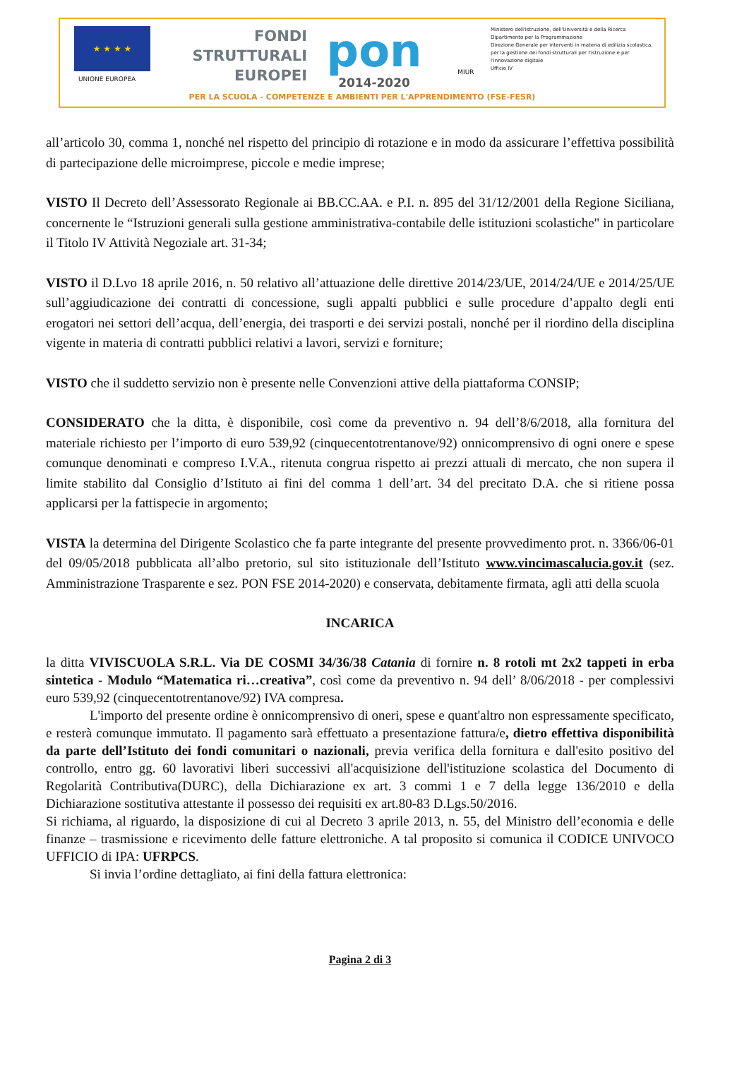★ ★ ★ ★
UNIONE EUROPEA
FONDI
STRUTTURALI
EUROPEI
pon
2014-2020
MIUR
Ministero dell'Istruzione, dell'Università e della Ricerca
Dipartimento per la Programmazione
Direzione Generale per interventi in materia di edilizia scolastica, per la gestione dei fondi strutturali per l'istruzione e per l'innovazione digitale
Ufficio IV
PER LA SCUOLA - COMPETENZE E AMBIENTI PER L'APPRENDIMENTO (FSE-FESR)
all’articolo 30, comma 1, nonché nel rispetto del principio di rotazione e in modo da assicurare l’effettiva possibilità di partecipazione delle microimprese, piccole e medie imprese;
VISTO Il Decreto dell’Assessorato Regionale ai BB.CC.AA. e P.I. n. 895 del 31/12/2001 della Regione Siciliana, concernente le “Istruzioni generali sulla gestione amministrativa-contabile delle istituzioni scolastiche" in particolare il Titolo IV Attività Negoziale art. 31-34;
VISTO il D.Lvo 18 aprile 2016, n. 50 relativo all’attuazione delle direttive 2014/23/UE, 2014/24/UE e 2014/25/UE sull’aggiudicazione dei contratti di concessione, sugli appalti pubblici e sulle procedure d’appalto degli enti erogatori nei settori dell’acqua, dell’energia, dei trasporti e dei servizi postali, nonché per il riordino della disciplina vigente in materia di contratti pubblici relativi a lavori, servizi e forniture;
VISTO che il suddetto servizio non è presente nelle Convenzioni attive della piattaforma CONSIP;
CONSIDERATO che la ditta, è disponibile, così come da preventivo n. 94 dell’8/6/2018, alla fornitura del materiale richiesto per l’importo di euro 539,92 (cinquecentotrentanove/92) onnicomprensivo di ogni onere e spese comunque denominati e compreso I.V.A., ritenuta congrua rispetto ai prezzi attuali di mercato, che non supera il limite stabilito dal Consiglio d’Istituto ai fini del comma 1 dell’art. 34 del precitato D.A. che si ritiene possa applicarsi per la fattispecie in argomento;
VISTA la determina del Dirigente Scolastico che fa parte integrante del presente provvedimento prot. n. 3366/06-01 del 09/05/2018 pubblicata all’albo pretorio, sul sito istituzionale dell’Istituto www.vincimascalucia.gov.it (sez. Amministrazione Trasparente e sez. PON FSE 2014-2020) e conservata, debitamente firmata, agli atti della scuola
INCARICA
la ditta VIVISCUOLA S.R.L. Via DE COSMI 34/36/38 Catania di fornire n. 8 rotoli mt 2x2 tappeti in erba sintetica - Modulo “Matematica ri…creativa”, così come da preventivo n. 94 dell’ 8/06/2018 - per complessivi euro 539,92 (cinquecentotrentanove/92) IVA compresa.
L'importo del presente ordine è onnicomprensivo di oneri, spese e quant'altro non espressamente specificato, e resterà comunque immutato. Il pagamento sarà effettuato a presentazione fattura/e, dietro effettiva disponibilità da parte dell’Istituto dei fondi comunitari o nazionali, previa verifica della fornitura e dall'esito positivo del controllo, entro gg. 60 lavorativi liberi successivi all'acquisizione dell'istituzione scolastica del Documento di Regolarità Contributiva(DURC), della Dichiarazione ex art. 3 commi 1 e 7 della legge 136/2010 e della Dichiarazione sostitutiva attestante il possesso dei requisiti ex art.80-83 D.Lgs.50/2016.
Si richiama, al riguardo, la disposizione di cui al Decreto 3 aprile 2013, n. 55, del Ministro dell’economia e delle finanze – trasmissione e ricevimento delle fatture elettroniche. A tal proposito si comunica il CODICE UNIVOCO UFFICIO di IPA: UFRPCS.
Si invia l’ordine dettagliato, ai fini della fattura elettronica:
Pagina 2 di 3